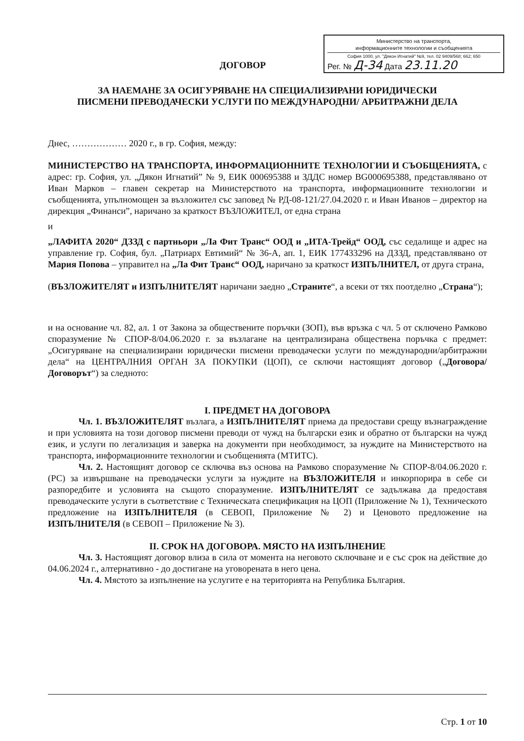Министерство на транспорта,
информационните технологии и съобщенията
София 1000, ул. "Дякон Игнатий" №9, тел. 02 9409/568; 662; 650
Рег. № Д-34 Дата 23.11.20
ДОГОВОР
ЗА НАЕМАНЕ ЗА ОСИГУРЯВАНЕ НА СПЕЦИАЛИЗИРАНИ ЮРИДИЧЕСКИ
ПИСМЕНИ ПРЕВОДАЧЕСКИ УСЛУГИ ПО МЕЖДУНАРОДНИ/ АРБИТРАЖНИ ДЕЛА
Днес, ……………… 2020 г., в гр. София, между:
МИНИСТЕРСТВО НА ТРАНСПОРТА, ИНФОРМАЦИОННИТЕ ТЕХНОЛОГИИ И СЪОБЩЕНИЯТА, с адрес: гр. София, ул. „Дякон Игнатий” № 9, ЕИК 000695388 и ЗДДС номер BG000695388, представлявано от Иван Марков – главен секретар на Министерството на транспорта, информационните технологии и съобщенията, упълномощен за възложител със заповед № РД-08-121/27.04.2020 г. и Иван Иванов – директор на дирекция „Финанси”, наричано за краткост ВЪЗЛОЖИТЕЛ, от една страна
и
„ЛАФИТА 2020“ ДЗЗД с партньори „Ла Фит Транс“ ООД и „ИТА-Трейд“ ООД, със седалище и адрес на управление гр. София, бул. „Патриарх Евтимий“ № 36-А, ап. 1, ЕИК 177433296 на ДЗЗД, представлявано от Мария Попова – управител на „Ла Фит Транс“ ООД, наричано за краткост ИЗПЪЛНИТЕЛ, от друга страна,
(ВЪЗЛОЖИТЕЛЯТ и ИЗПЪЛНИТЕЛЯТ наричани заедно „Страните“, а всеки от тях поотделно „Страна“);
и на основание чл. 82, ал. 1 от Закона за обществените поръчки (ЗОП), във връзка с чл. 5 от сключено Рамково споразумение № СПОР-8/04.06.2020 г. за възлагане на централизирана обществена поръчка с предмет: „Осигуряване на специализирани юридически писмени преводачески услуги по международни/арбитражни дела“ на ЦЕНТРАЛНИЯ ОРГАН ЗА ПОКУПКИ (ЦОП), се сключи настоящият договор („Договора/Договорът“) за следното:
I. ПРЕДМЕТ НА ДОГОВОРА
Чл. 1. ВЪЗЛОЖИТЕЛЯТ възлага, а ИЗПЪЛНИТЕЛЯТ приема да предостави срещу възнаграждение и при условията на този договор писмени преводи от чужд на български език и обратно от български на чужд език, и услуги по легализация и заверка на документи при необходимост, за нуждите на Министерството на транспорта, информационните технологии и съобщенията (МТИТС).
Чл. 2. Настоящият договор се сключва въз основа на Рамково споразумение № СПОР-8/04.06.2020 г. (РС) за извършване на преводачески услуги за нуждите на ВЪЗЛОЖИТЕЛЯ и инкорпорира в себе си разпоредбите и условията на същото споразумение. ИЗПЪЛНИТЕЛЯТ се задължава да предоставя преводаческите услуги в съответствие с Техническата спецификация на ЦОП (Приложение № 1), Техническото предложение на ИЗПЪЛНИТЕЛЯ (в СЕВОП, Приложение № 2) и Ценовото предложение на ИЗПЪЛНИТЕЛЯ (в СЕВОП – Приложение № 3).
II. СРОК НА ДОГОВОРА. МЯСТО НА ИЗПЪЛНЕНИЕ
Чл. 3. Настоящият договор влиза в сила от момента на неговото сключване и е със срок на действие до 04.06.2024 г., алтернативно - до достигане на уговорената в него цена.
Чл. 4. Мястото за изпълнение на услугите е на територията на Република България.
Стр. 1 от 10